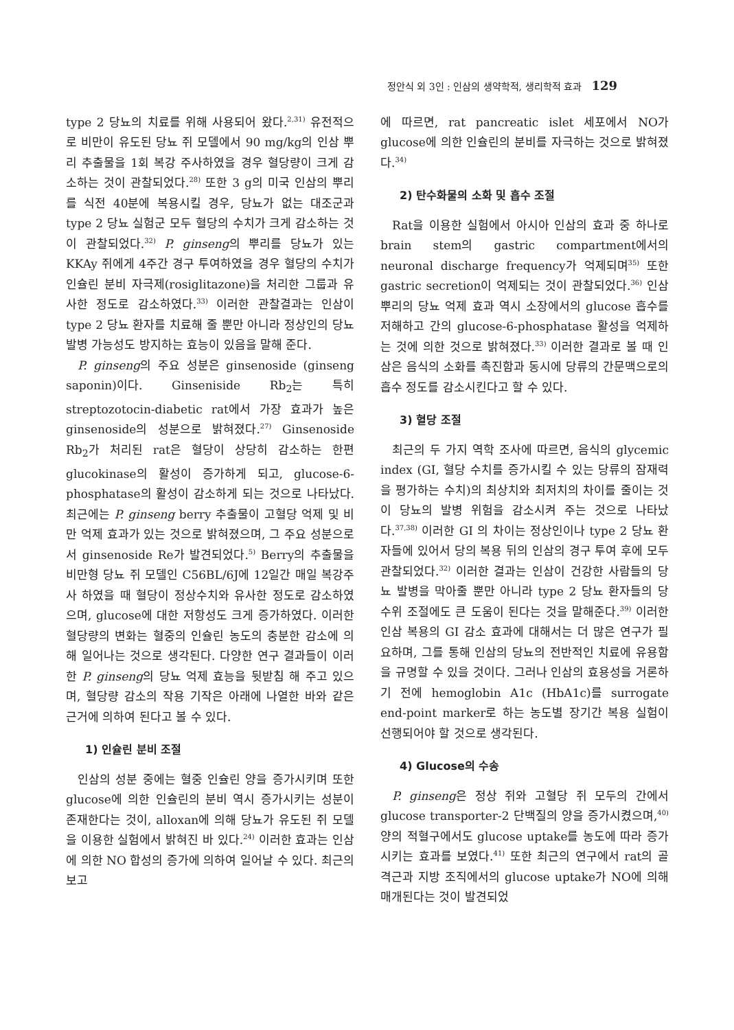정안식 외 3인 : 인삼의 생약학적, 생리학적 효과 129
type 2 당뇨의 치료를 위해 사용되어 왔다.<sup>2,31)</sup> 유전적으로 비만이 유도된 당뇨 쥐 모델에서 90 mg/kg의 인삼 뿌리 추출물을 1회 복강 주사하였을 경우 혈당량이 크게 감소하는 것이 관찰되었다.<sup>28)</sup> 또한 3 g의 미국 인삼의 뿌리를 식전 40분에 복용시킬 경우, 당뇨가 없는 대조군과 type 2 당뇨 실험군 모두 혈당의 수치가 크게 감소하는 것이 관찰되었다.<sup>32)</sup> P. ginseng의 뿌리를 당뇨가 있는 KKAy 쥐에게 4주간 경구 투여하였을 경우 혈당의 수치가 인슐린 분비 자극제(rosiglitazone)을 처리한 그룹과 유사한 정도로 감소하였다.<sup>33)</sup> 이러한 관찰결과는 인삼이 type 2 당뇨 환자를 치료해 줄 뿐만 아니라 정상인의 당뇨 발병 가능성도 방지하는 효능이 있음을 말해 준다.
P. ginseng의 주요 성분은 ginsenoside (ginseng saponin)이다. Ginseniside Rb<sub>2</sub>는 특히 streptozotocin-diabetic rat에서 가장 효과가 높은 ginsenoside의 성분으로 밝혀졌다.<sup>27)</sup> Ginsenoside Rb<sub>2</sub>가 처리된 rat은 혈당이 상당히 감소하는 한편 glucokinase의 활성이 증가하게 되고, glucose-6-phosphatase의 활성이 감소하게 되는 것으로 나타났다. 최근에는 P. ginseng berry 추출물이 고혈당 억제 및 비만 억제 효과가 있는 것으로 밝혀졌으며, 그 주요 성분으로서 ginsenoside Re가 발견되었다.<sup>5)</sup> Berry의 추출물을 비만형 당뇨 쥐 모델인 C56BL/6J에 12일간 매일 복강주사 하였을 때 혈당이 정상수치와 유사한 정도로 감소하였으며, glucose에 대한 저항성도 크게 증가하였다. 이러한 혈당량의 변화는 혈중의 인슐린 농도의 충분한 감소에 의해 일어나는 것으로 생각된다. 다양한 연구 결과들이 이러한 P. ginseng의 당뇨 억제 효능을 뒷받침 해 주고 있으며, 혈당량 감소의 작용 기작은 아래에 나열한 바와 같은 근거에 의하여 된다고 볼 수 있다.
1) 인슐린 분비 조절
인삼의 성분 중에는 혈중 인슐린 양을 증가시키며 또한 glucose에 의한 인슐린의 분비 역시 증가시키는 성분이 존재한다는 것이, alloxan에 의해 당뇨가 유도된 쥐 모델을 이용한 실험에서 밝혀진 바 있다.<sup>24)</sup> 이러한 효과는 인삼에 의한 NO 합성의 증가에 의하여 일어날 수 있다. 최근의 보고
에 따르면, rat pancreatic islet 세포에서 NO가 glucose에 의한 인슐린의 분비를 자극하는 것으로 밝혀졌다.<sup>34)</sup>
2) 탄수화물의 소화 및 흡수 조절
Rat을 이용한 실험에서 아시아 인삼의 효과 중 하나로 brain stem의 gastric compartment에서의 neuronal discharge frequency가 억제되며<sup>35)</sup> 또한 gastric secretion이 억제되는 것이 관찰되었다.<sup>36)</sup> 인삼 뿌리의 당뇨 억제 효과 역시 소장에서의 glucose 흡수를 저해하고 간의 glucose-6-phosphatase 활성을 억제하는 것에 의한 것으로 밝혀졌다.<sup>33)</sup> 이러한 결과로 볼 때 인삼은 음식의 소화를 촉진함과 동시에 당류의 간문맥으로의 흡수 정도를 감소시킨다고 할 수 있다.
3) 혈당 조절
최근의 두 가지 역학 조사에 따르면, 음식의 glycemic index (GI, 혈당 수치를 증가시킬 수 있는 당류의 잠재력을 평가하는 수치)의 최상치와 최저치의 차이를 줄이는 것이 당뇨의 발병 위험을 감소시켜 주는 것으로 나타났다.<sup>37,38)</sup> 이러한 GI 의 차이는 정상인이나 type 2 당뇨 환자들에 있어서 당의 복용 뒤의 인삼의 경구 투여 후에 모두 관찰되었다.<sup>32)</sup> 이러한 결과는 인삼이 건강한 사람들의 당뇨 발병을 막아줄 뿐만 아니라 type 2 당뇨 환자들의 당 수위 조절에도 큰 도움이 된다는 것을 말해준다.<sup>39)</sup> 이러한 인삼 복용의 GI 감소 효과에 대해서는 더 많은 연구가 필요하며, 그를 통해 인삼의 당뇨의 전반적인 치료에 유용함을 규명할 수 있을 것이다. 그러나 인삼의 효용성을 거론하기 전에 hemoglobin A1c (HbA1c)를 surrogate end-point marker로 하는 농도별 장기간 복용 실험이 선행되어야 할 것으로 생각된다.
4) Glucose의 수송
P. ginseng은 정상 쥐와 고혈당 쥐 모두의 간에서 glucose transporter-2 단백질의 양을 증가시켰으며,<sup>40)</sup> 양의 적혈구에서도 glucose uptake를 농도에 따라 증가시키는 효과를 보였다.<sup>41)</sup> 또한 최근의 연구에서 rat의 골격근과 지방 조직에서의 glucose uptake가 NO에 의해 매개된다는 것이 발견되었